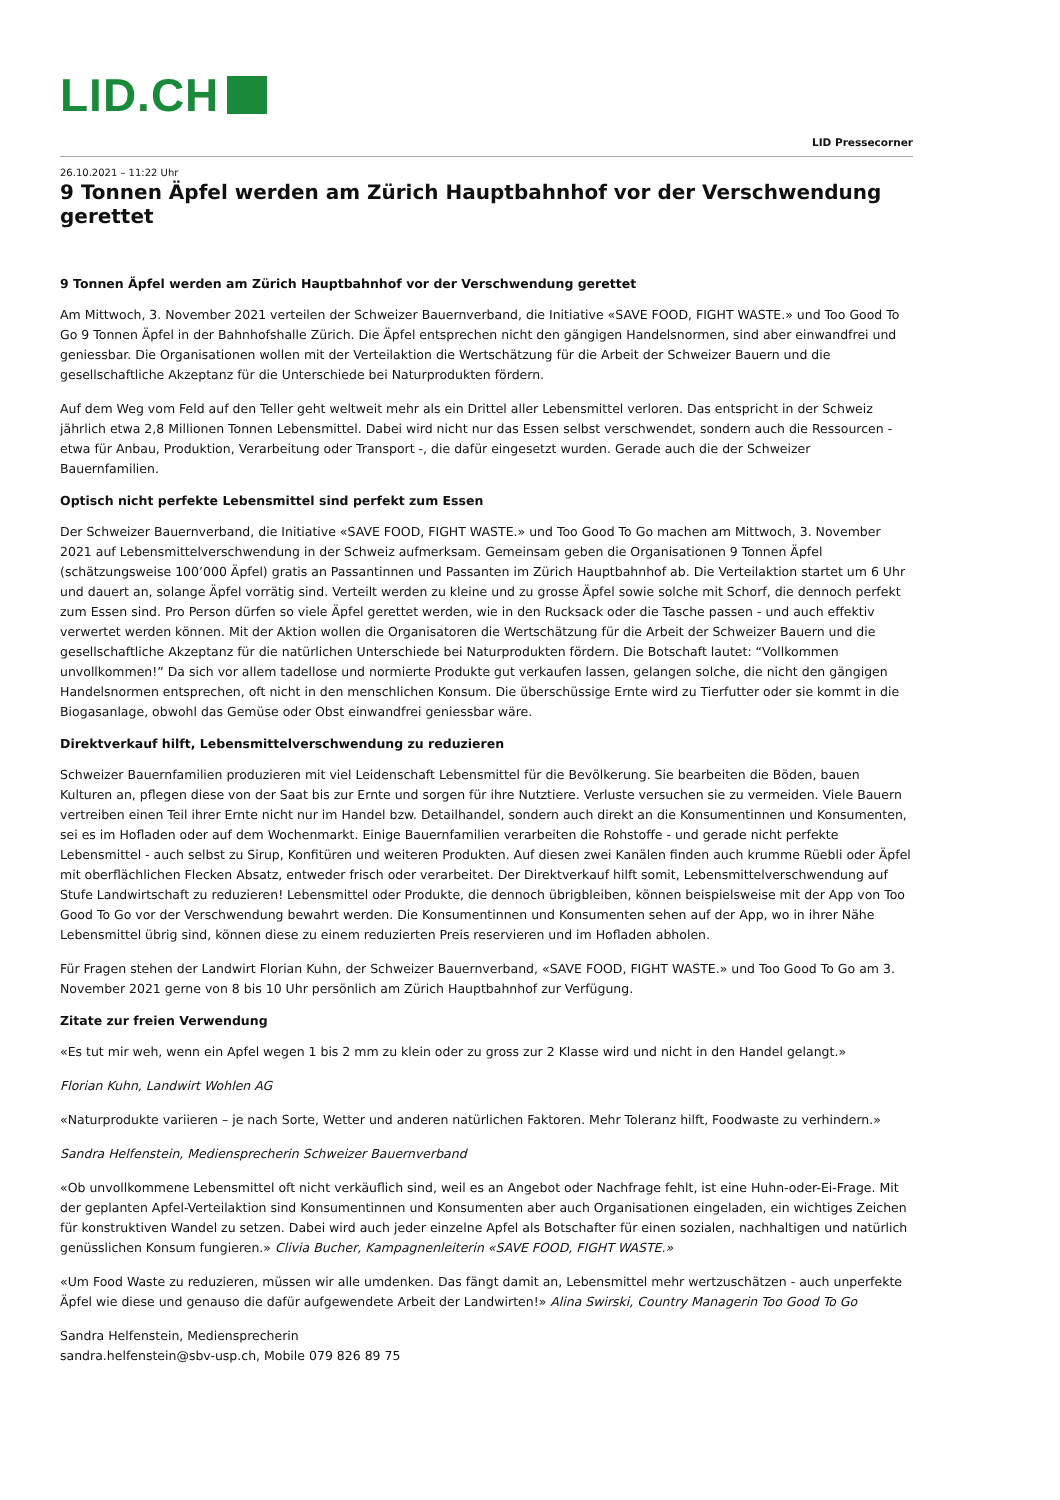LID.CH
LID Pressecorner
26.10.2021 – 11:22 Uhr
9 Tonnen Äpfel werden am Zürich Hauptbahnhof vor der Verschwendung gerettet
9 Tonnen Äpfel werden am Zürich Hauptbahnhof vor der Verschwendung gerettet
Am Mittwoch, 3. November 2021 verteilen der Schweizer Bauernverband, die Initiative «SAVE FOOD, FIGHT WASTE.» und Too Good To Go 9 Tonnen Äpfel in der Bahnhofshalle Zürich. Die Äpfel entsprechen nicht den gängigen Handelsnormen, sind aber einwandfrei und geniessbar. Die Organisationen wollen mit der Verteilaktion die Wertschätzung für die Arbeit der Schweizer Bauern und die gesellschaftliche Akzeptanz für die Unterschiede bei Naturprodukten fördern.
Auf dem Weg vom Feld auf den Teller geht weltweit mehr als ein Drittel aller Lebensmittel verloren. Das entspricht in der Schweiz jährlich etwa 2,8 Millionen Tonnen Lebensmittel. Dabei wird nicht nur das Essen selbst verschwendet, sondern auch die Ressourcen - etwa für Anbau, Produktion, Verarbeitung oder Transport -, die dafür eingesetzt wurden. Gerade auch die der Schweizer Bauernfamilien.
Optisch nicht perfekte Lebensmittel sind perfekt zum Essen
Der Schweizer Bauernverband, die Initiative «SAVE FOOD, FIGHT WASTE.» und Too Good To Go machen am Mittwoch, 3. November 2021 auf Lebensmittelverschwendung in der Schweiz aufmerksam. Gemeinsam geben die Organisationen 9 Tonnen Äpfel (schätzungsweise 100’000 Äpfel) gratis an Passantinnen und Passanten im Zürich Hauptbahnhof ab. Die Verteilaktion startet um 6 Uhr und dauert an, solange Äpfel vorrätig sind. Verteilt werden zu kleine und zu grosse Äpfel sowie solche mit Schorf, die dennoch perfekt zum Essen sind. Pro Person dürfen so viele Äpfel gerettet werden, wie in den Rucksack oder die Tasche passen - und auch effektiv verwertet werden können. Mit der Aktion wollen die Organisatoren die Wertschätzung für die Arbeit der Schweizer Bauern und die gesellschaftliche Akzeptanz für die natürlichen Unterschiede bei Naturprodukten fördern. Die Botschaft lautet: “Vollkommen unvollkommen!” Da sich vor allem tadellose und normierte Produkte gut verkaufen lassen, gelangen solche, die nicht den gängigen Handelsnormen entsprechen, oft nicht in den menschlichen Konsum. Die überschüssige Ernte wird zu Tierfutter oder sie kommt in die Biogasanlage, obwohl das Gemüse oder Obst einwandfrei geniessbar wäre.
Direktverkauf hilft, Lebensmittelverschwendung zu reduzieren
Schweizer Bauernfamilien produzieren mit viel Leidenschaft Lebensmittel für die Bevölkerung. Sie bearbeiten die Böden, bauen Kulturen an, pflegen diese von der Saat bis zur Ernte und sorgen für ihre Nutztiere. Verluste versuchen sie zu vermeiden. Viele Bauern vertreiben einen Teil ihrer Ernte nicht nur im Handel bzw. Detailhandel, sondern auch direkt an die Konsumentinnen und Konsumenten, sei es im Hofladen oder auf dem Wochenmarkt. Einige Bauernfamilien verarbeiten die Rohstoffe - und gerade nicht perfekte Lebensmittel - auch selbst zu Sirup, Konfitüren und weiteren Produkten. Auf diesen zwei Kanälen finden auch krumme Rüebli oder Äpfel mit oberflächlichen Flecken Absatz, entweder frisch oder verarbeitet. Der Direktverkauf hilft somit, Lebensmittelverschwendung auf Stufe Landwirtschaft zu reduzieren! Lebensmittel oder Produkte, die dennoch übrigbleiben, können beispielsweise mit der App von Too Good To Go vor der Verschwendung bewahrt werden. Die Konsumentinnen und Konsumenten sehen auf der App, wo in ihrer Nähe Lebensmittel übrig sind, können diese zu einem reduzierten Preis reservieren und im Hofladen abholen.
Für Fragen stehen der Landwirt Florian Kuhn, der Schweizer Bauernverband, «SAVE FOOD, FIGHT WASTE.» und Too Good To Go am 3. November 2021 gerne von 8 bis 10 Uhr persönlich am Zürich Hauptbahnhof zur Verfügung.
Zitate zur freien Verwendung
«Es tut mir weh, wenn ein Apfel wegen 1 bis 2 mm zu klein oder zu gross zur 2 Klasse wird und nicht in den Handel gelangt.»
Florian Kuhn, Landwirt Wohlen AG
«Naturprodukte variieren – je nach Sorte, Wetter und anderen natürlichen Faktoren. Mehr Toleranz hilft, Foodwaste zu verhindern.»
Sandra Helfenstein, Mediensprecherin Schweizer Bauernverband
«Ob unvollkommene Lebensmittel oft nicht verkäuflich sind, weil es an Angebot oder Nachfrage fehlt, ist eine Huhn-oder-Ei-Frage. Mit der geplanten Apfel-Verteilaktion sind Konsumentinnen und Konsumenten aber auch Organisationen eingeladen, ein wichtiges Zeichen für konstruktiven Wandel zu setzen. Dabei wird auch jeder einzelne Apfel als Botschafter für einen sozialen, nachhaltigen und natürlich genüsslichen Konsum fungieren.» Clivia Bucher, Kampagnenleiterin «SAVE FOOD, FIGHT WASTE.»
«Um Food Waste zu reduzieren, müssen wir alle umdenken. Das fängt damit an, Lebensmittel mehr wertzuschätzen - auch unperfekte Äpfel wie diese und genauso die dafür aufgewendete Arbeit der Landwirten!» Alina Swirski, Country Managerin Too Good To Go
Sandra Helfenstein, Mediensprecherin
sandra.helfenstein@sbv-usp.ch, Mobile 079 826 89 75